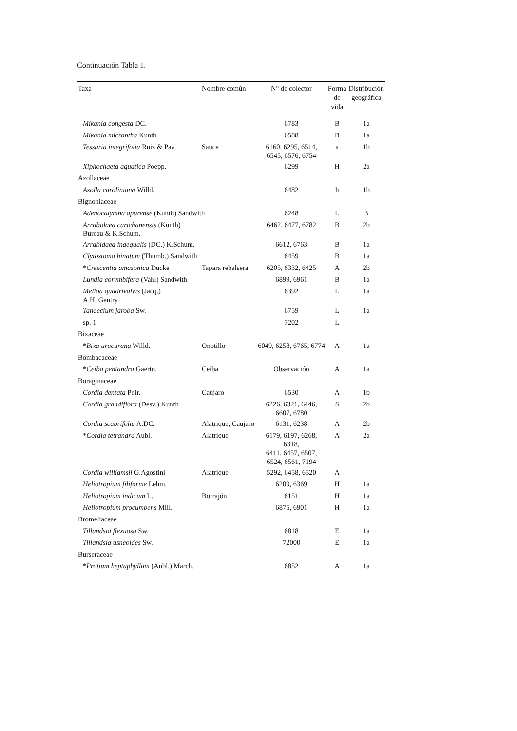Continuación Tabla 1.
| Taxa | Nombre común | N° de colector | Forma de vida | Distribución geográfica |
| --- | --- | --- | --- | --- |
| Mikania congesta DC. | | 6783 | B | 1a |
| Mikania micrantha Kunth | | 6588 | B | 1a |
| Tessaria integrifolia Ruiz & Pav. | Sauce | 6160, 6295, 6514, 6545, 6576, 6754 | a | 1b |
| Xiphochaeta aquatica Poepp. | | 6299 | H | 2a |
| Azollaceae | | | | |
| Azolla caroliniana Willd. | | 6482 | h | 1b |
| Bignoniaceae | | | | |
| Adenocalymna apurense (Kunth) Sandwith | | 6248 | L | 3 |
| Arrabidaea carichanensis (Kunth) Bureau & K.Schum. | | 6462, 6477, 6782 | B | 2b |
| Arrabidaea inaequalis (DC.) K.Schum. | | 6612, 6763 | B | 1a |
| Clytostoma binatum (Thumb.) Sandwith | | 6459 | B | 1a |
| * Crescentia amazonica Ducke | Tapara rebalsera | 6205, 6332, 6425 | A | 2b |
| Lundia corymbifera (Vahl) Sandwith | | 6899, 6961 | B | 1a |
| Melloa quadrivalvis (Jacq.) A.H. Gentry | | 6392 | L | 1a |
| Tanaecium jaroba Sw. | | 6759 | L | 1a |
| sp. 1 | | 7202 | L | |
| Bixaceae | | | | |
| * Bixa urucurana Willd. | Onotillo | 6049, 6258, 6765, 6774 | A | 1a |
| Bombacaceae | | | | |
| * Ceiba pentandra Gaertn. | Ceiba | Observación | A | 1a |
| Boraginaceae | | | | |
| Cordia dentata Poir. | Caujaro | 6530 | A | 1b |
| Cordia grandiflora (Desv.) Kunth | | 6226, 6321, 6446, 6607, 6780 | S | 2b |
| Cordia scabrifolia A.DC. | Alatrique, Caujaro | 6131, 6238 | A | 2b |
| * Cordia tetrandra Aubl. | Alatrique | 6179, 6197, 6268, 6318, 6411, 6457, 6507, 6524, 6561, 7194 | A | 2a |
| Cordia williamsii G.Agostini | Alatrique | 5292, 6458, 6520 | A | |
| Heliotropium filiforme Lehm. | | 6209, 6369 | H | 1a |
| Heliotropium indicum L. | Borrajón | 6151 | H | 1a |
| Heliotropium procumbens Mill. | | 6875, 6901 | H | 1a |
| Bromeliaceae | | | | |
| Tillandsia flexuosa Sw. | | 6818 | E | 1a |
| Tillandsia usneoides Sw. | | 72000 | E | 1a |
| Burseraceae | | | | |
| * Protium heptaphyllum (Aubl.) March. | | 6852 | A | 1a |